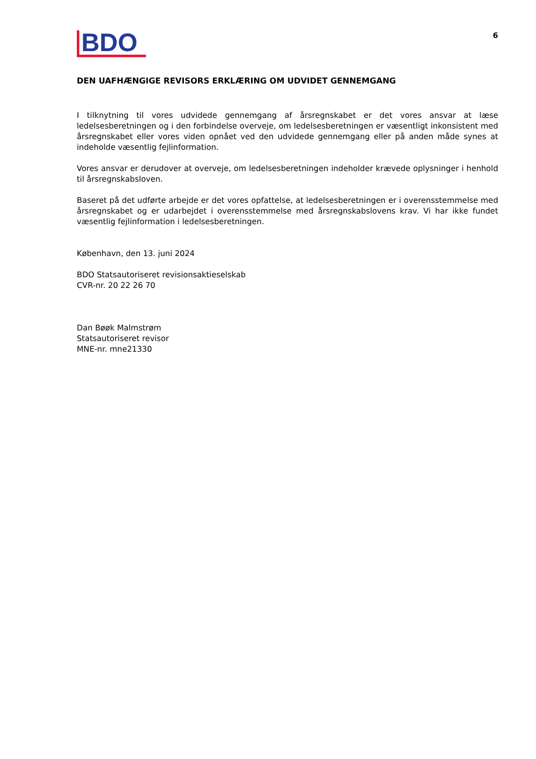BDO
6
DEN UAFHÆNGIGE REVISORS ERKLÆRING OM UDVIDET GENNEMGANG
I tilknytning til vores udvidede gennemgang af årsregnskabet er det vores ansvar at læse ledelsesberetningen og i den forbindelse overveje, om ledelsesberetningen er væsentligt inkonsistent med årsregnskabet eller vores viden opnået ved den udvidede gennemgang eller på anden måde synes at indeholde væsentlig fejlinformation.
Vores ansvar er derudover at overveje, om ledelsesberetningen indeholder krævede oplysninger i henhold til årsregnskabsloven.
Baseret på det udførte arbejde er det vores opfattelse, at ledelsesberetningen er i overensstemmelse med årsregnskabet og er udarbejdet i overensstemmelse med årsregnskabslovens krav. Vi har ikke fundet væsentlig fejlinformation i ledelsesberetningen.
København, den 13. juni 2024
BDO Statsautoriseret revisionsaktieselskab
CVR-nr. 20 22 26 70
Dan Bøøk Malmstrøm
Statsautoriseret revisor
MNE-nr. mne21330